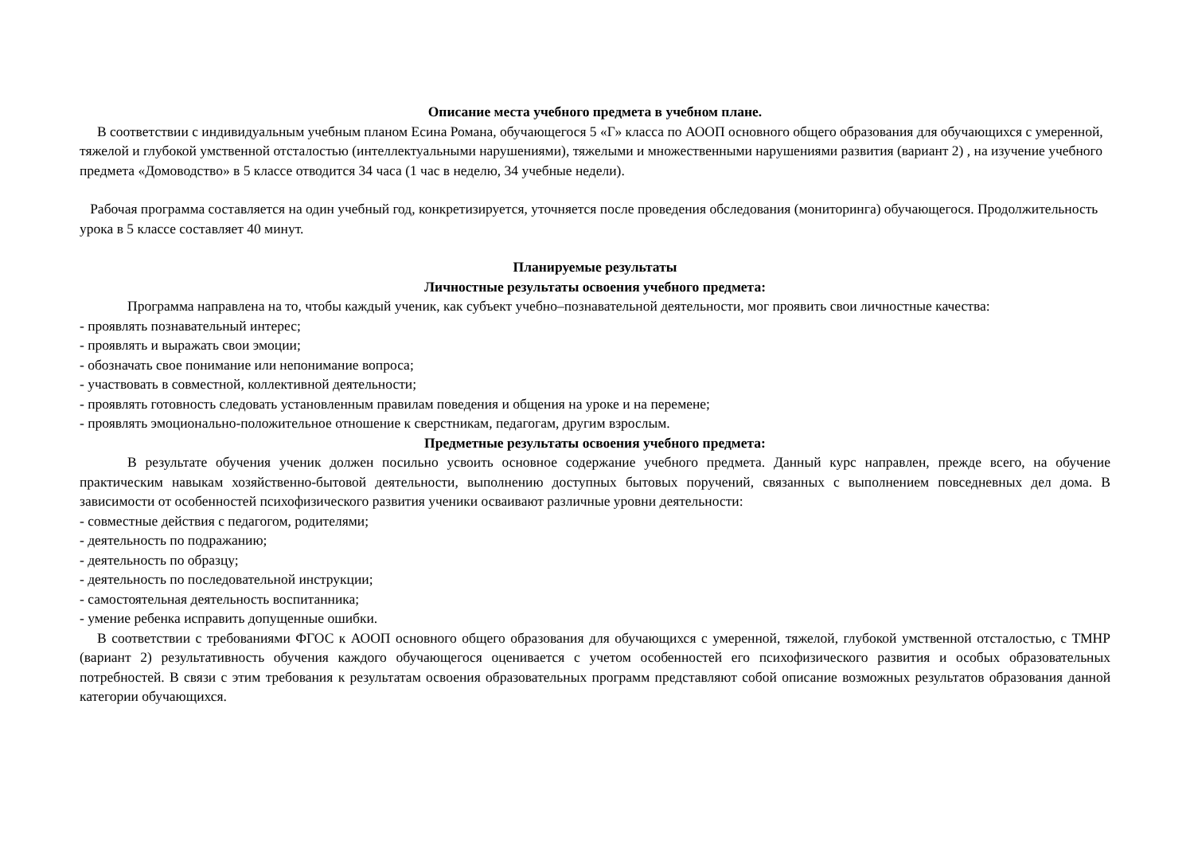Описание места учебного предмета в учебном плане.
В соответствии с индивидуальным учебным планом Есина Романа, обучающегося 5 «Г» класса по АООП основного общего образования для обучающихся с умеренной, тяжелой и глубокой умственной отсталостью (интеллектуальными нарушениями), тяжелыми и множественными нарушениями развития (вариант 2) , на изучение учебного предмета «Домоводство» в 5 классе отводится 34 часа (1 час в неделю, 34 учебные недели).
Рабочая программа составляется на один учебный год, конкретизируется, уточняется после проведения обследования (мониторинга) обучающегося. Продолжительность урока в 5 классе составляет 40 минут.
Планируемые результаты
Личностные результаты освоения учебного предмета:
Программа направлена на то, чтобы каждый ученик, как субъект учебно–познавательной деятельности, мог проявить свои личностные качества:
- проявлять познавательный интерес;
- проявлять и выражать свои эмоции;
- обозначать свое понимание или непонимание вопроса;
- участвовать в совместной, коллективной деятельности;
- проявлять готовность следовать установленным правилам поведения и общения на уроке и на перемене;
- проявлять эмоционально-положительное отношение к сверстникам, педагогам, другим взрослым.
Предметные результаты освоения учебного предмета:
В результате обучения ученик должен посильно усвоить основное содержание учебного предмета. Данный курс направлен, прежде всего, на обучение практическим навыкам хозяйственно-бытовой деятельности, выполнению доступных бытовых поручений, связанных с выполнением повседневных дел дома. В зависимости от особенностей психофизического развития ученики осваивают различные уровни деятельности:
- совместные действия с педагогом, родителями;
- деятельность по подражанию;
- деятельность по образцу;
- деятельность по последовательной инструкции;
- самостоятельная деятельность воспитанника;
- умение ребенка исправить допущенные ошибки.
В соответствии с требованиями ФГОС к АООП основного общего образования для обучающихся с умеренной, тяжелой, глубокой умственной отсталостью, с ТМНР (вариант 2) результативность обучения каждого обучающегося оценивается с учетом особенностей его психофизического развития и особых образовательных потребностей. В связи с этим требования к результатам освоения образовательных программ представляют собой описание возможных результатов образования данной категории обучающихся.